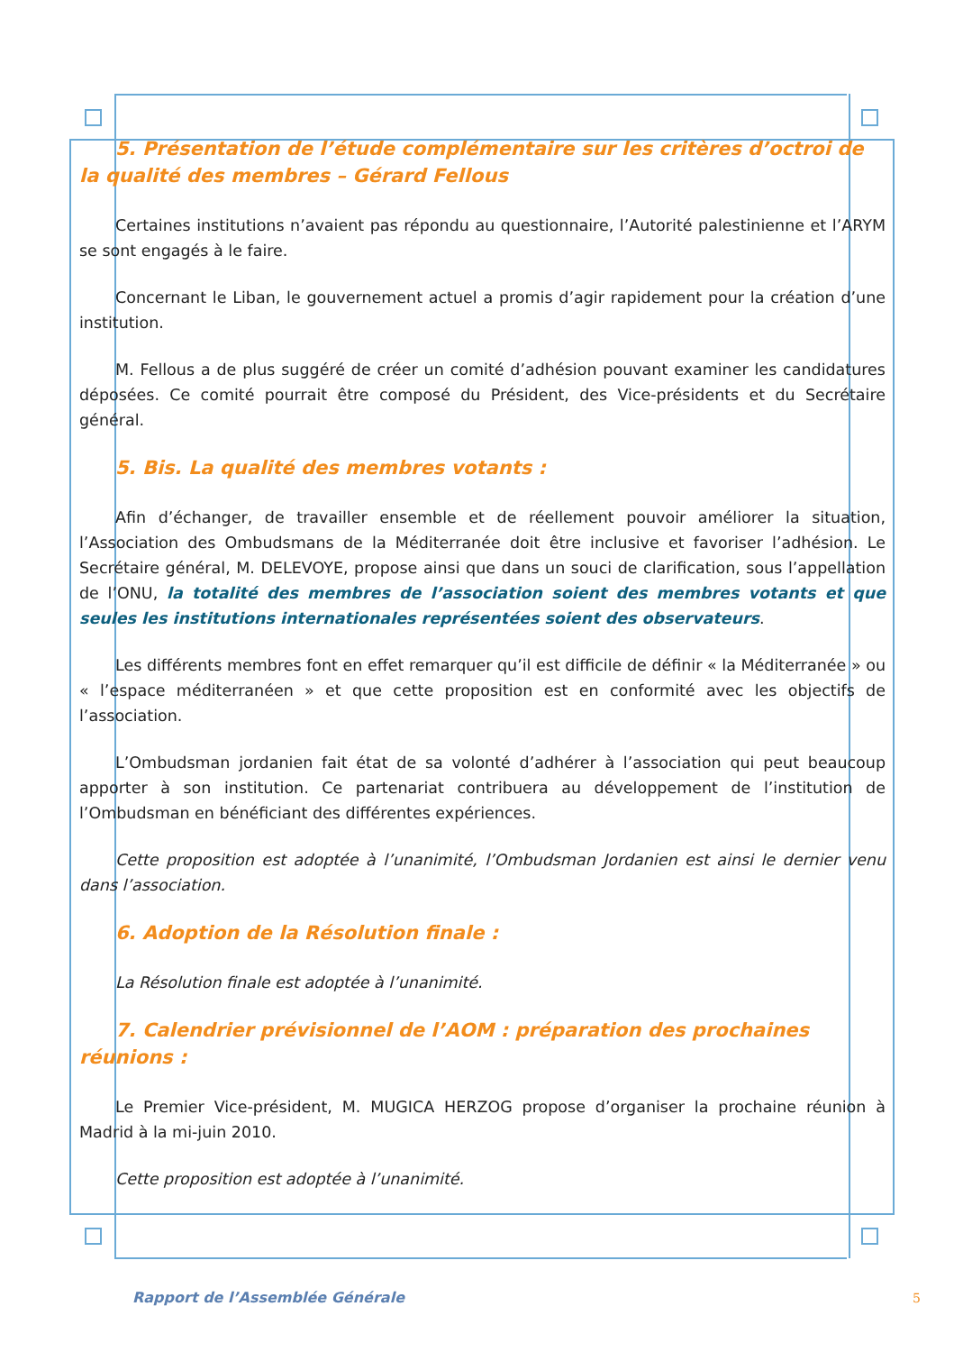5. Présentation de l’étude complémentaire sur les critères d’octroi de la qualité des membres – Gérard Fellous
Certaines institutions n’avaient pas répondu au questionnaire, l’Autorité palestinienne et l’ARYM se sont engagés à le faire.
Concernant le Liban, le gouvernement actuel a promis d’agir rapidement pour la création d’une institution.
M. Fellous a de plus suggéré de créer un comité d’adhésion pouvant examiner les candidatures déposées. Ce comité pourrait être composé du Président, des Vice-présidents et du Secrétaire général.
5. Bis. La qualité des membres votants :
Afin d’échanger, de travailler ensemble et de réellement pouvoir améliorer la situation, l’Association des Ombudsmans de la Méditerranée doit être inclusive et favoriser l’adhésion. Le Secrétaire général, M. DELEVOYE, propose ainsi que dans un souci de clarification, sous l’appellation de l’ONU, la totalité des membres de l’association soient des membres votants et que seules les institutions internationales représentées soient des observateurs.
Les différents membres font en effet remarquer qu’il est difficile de définir « la Méditerranée » ou « l’espace méditerranéen » et que cette proposition est en conformité avec les objectifs de l’association.
L’Ombudsman jordanien fait état de sa volonté d’adhérer à l’association qui peut beaucoup apporter à son institution. Ce partenariat contribuera au développement de l’institution de l’Ombudsman en bénéficiant des différentes expériences.
Cette proposition est adoptée à l’unanimité, l’Ombudsman Jordanien est ainsi le dernier venu dans l’association.
6. Adoption de la Résolution finale :
La Résolution finale est adoptée à l’unanimité.
7. Calendrier prévisionnel de l’AOM : préparation des prochaines réunions :
Le Premier Vice-président, M. MUGICA HERZOG propose d’organiser la prochaine réunion à Madrid à la mi-juin 2010.
Cette proposition est adoptée à l’unanimité.
Rapport de l’Assemblée Générale
5